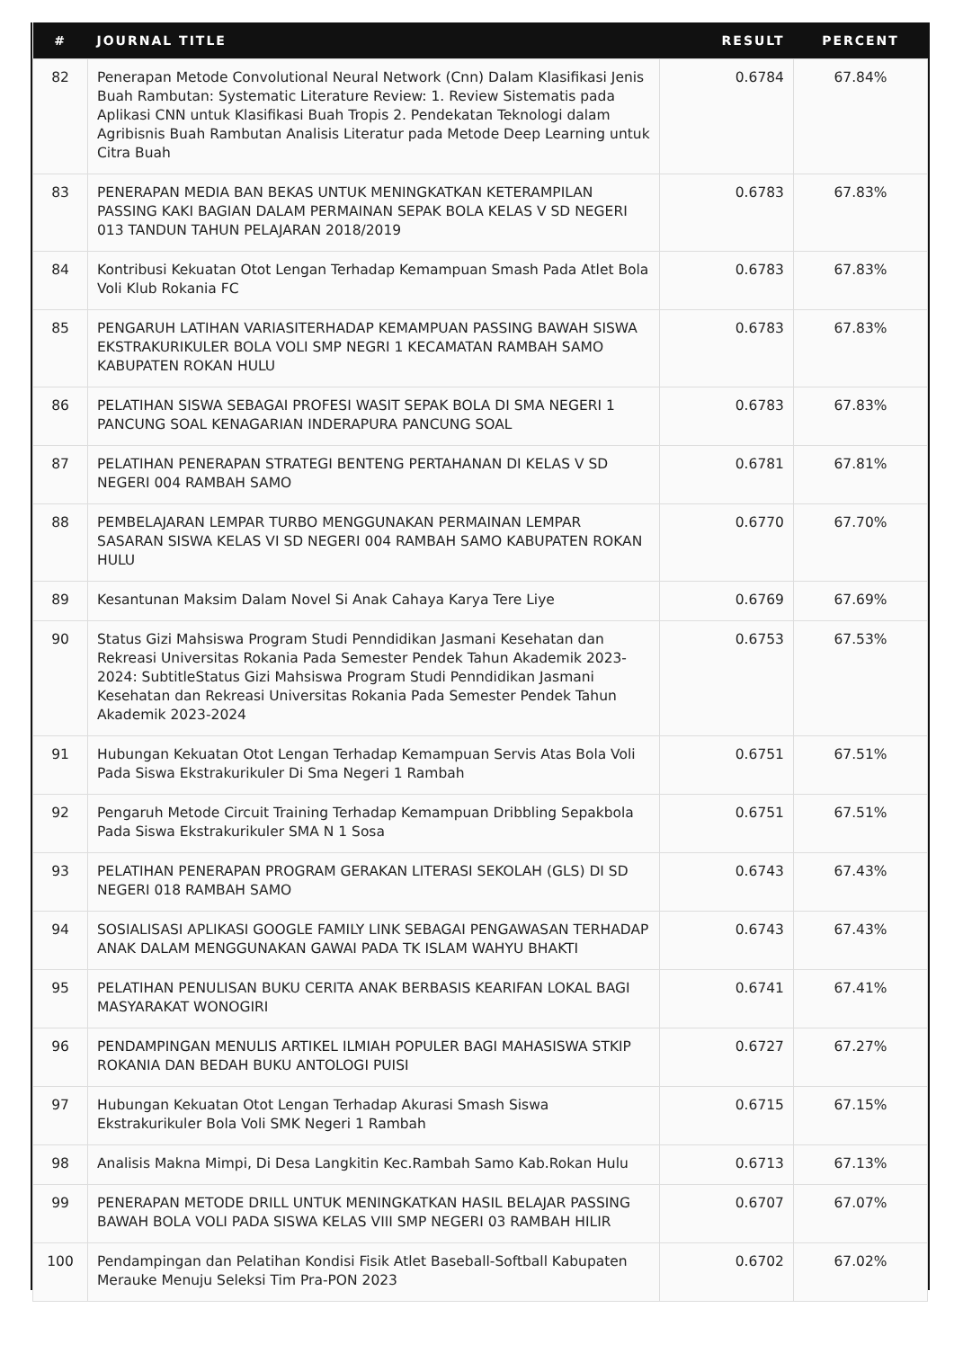| # | JOURNAL TITLE | RESULT | PERCENT |
| --- | --- | --- | --- |
| 82 | Penerapan Metode Convolutional Neural Network (Cnn) Dalam Klasifikasi Jenis Buah Rambutan: Systematic Literature Review: 1. Review Sistematis pada Aplikasi CNN untuk Klasifikasi Buah Tropis 2. Pendekatan Teknologi dalam Agribisnis Buah Rambutan Analisis Literatur pada Metode Deep Learning untuk Citra Buah | 0.6784 | 67.84% |
| 83 | PENERAPAN MEDIA BAN BEKAS UNTUK MENINGKATKAN KETERAMPILAN PASSING KAKI BAGIAN DALAM PERMAINAN SEPAK BOLA KELAS V SD NEGERI 013 TANDUN TAHUN PELAJARAN 2018/2019 | 0.6783 | 67.83% |
| 84 | Kontribusi Kekuatan Otot Lengan Terhadap Kemampuan Smash Pada Atlet Bola Voli Klub Rokania FC | 0.6783 | 67.83% |
| 85 | PENGARUH LATIHAN VARIASITERHADAP KEMAMPUAN PASSING BAWAH SISWA EKSTRAKURIKULER BOLA VOLI SMP NEGRI 1 KECAMATAN RAMBAH SAMO KABUPATEN ROKAN HULU | 0.6783 | 67.83% |
| 86 | PELATIHAN SISWA SEBAGAI PROFESI WASIT SEPAK BOLA DI SMA NEGERI 1 PANCUNG SOAL KENAGARIAN INDERAPURA PANCUNG SOAL | 0.6783 | 67.83% |
| 87 | PELATIHAN PENERAPAN STRATEGI BENTENG PERTAHANAN DI KELAS V SD NEGERI 004 RAMBAH SAMO | 0.6781 | 67.81% |
| 88 | PEMBELAJARAN LEMPAR TURBO MENGGUNAKAN PERMAINAN LEMPAR SASARAN SISWA KELAS VI SD NEGERI 004 RAMBAH SAMO KABUPATEN ROKAN HULU | 0.6770 | 67.70% |
| 89 | Kesantunan Maksim Dalam Novel Si Anak Cahaya Karya Tere Liye | 0.6769 | 67.69% |
| 90 | Status Gizi Mahsiswa Program Studi Penndidikan Jasmani Kesehatan dan Rekreasi Universitas Rokania Pada Semester Pendek Tahun Akademik 2023-2024: SubtitleStatus Gizi Mahsiswa Program Studi Penndidikan Jasmani Kesehatan dan Rekreasi Universitas Rokania Pada Semester Pendek Tahun Akademik 2023-2024 | 0.6753 | 67.53% |
| 91 | Hubungan Kekuatan Otot Lengan Terhadap Kemampuan Servis Atas Bola Voli Pada Siswa Ekstrakurikuler Di Sma Negeri 1 Rambah | 0.6751 | 67.51% |
| 92 | Pengaruh Metode Circuit Training Terhadap Kemampuan Dribbling Sepakbola Pada Siswa Ekstrakurikuler SMA N 1 Sosa | 0.6751 | 67.51% |
| 93 | PELATIHAN PENERAPAN PROGRAM GERAKAN LITERASI SEKOLAH (GLS) DI SD NEGERI 018 RAMBAH SAMO | 0.6743 | 67.43% |
| 94 | SOSIALISASI APLIKASI GOOGLE FAMILY LINK SEBAGAI PENGAWASAN TERHADAP ANAK DALAM MENGGUNAKAN GAWAI PADA TK ISLAM WAHYU BHAKTI | 0.6743 | 67.43% |
| 95 | PELATIHAN PENULISAN BUKU CERITA ANAK BERBASIS KEARIFAN LOKAL BAGI MASYARAKAT WONOGIRI | 0.6741 | 67.41% |
| 96 | PENDAMPINGAN MENULIS ARTIKEL ILMIAH POPULER BAGI MAHASISWA STKIP ROKANIA DAN BEDAH BUKU ANTOLOGI PUISI | 0.6727 | 67.27% |
| 97 | Hubungan Kekuatan Otot Lengan Terhadap Akurasi Smash Siswa Ekstrakurikuler Bola Voli SMK Negeri 1 Rambah | 0.6715 | 67.15% |
| 98 | Analisis Makna Mimpi, Di Desa Langkitin Kec.Rambah Samo Kab.Rokan Hulu | 0.6713 | 67.13% |
| 99 | PENERAPAN METODE DRILL UNTUK MENINGKATKAN HASIL BELAJAR PASSING BAWAH BOLA VOLI PADA SISWA KELAS VIII SMP NEGERI 03 RAMBAH HILIR | 0.6707 | 67.07% |
| 100 | Pendampingan dan Pelatihan Kondisi Fisik Atlet Baseball-Softball Kabupaten Merauke Menuju Seleksi Tim Pra-PON 2023 | 0.6702 | 67.02% |